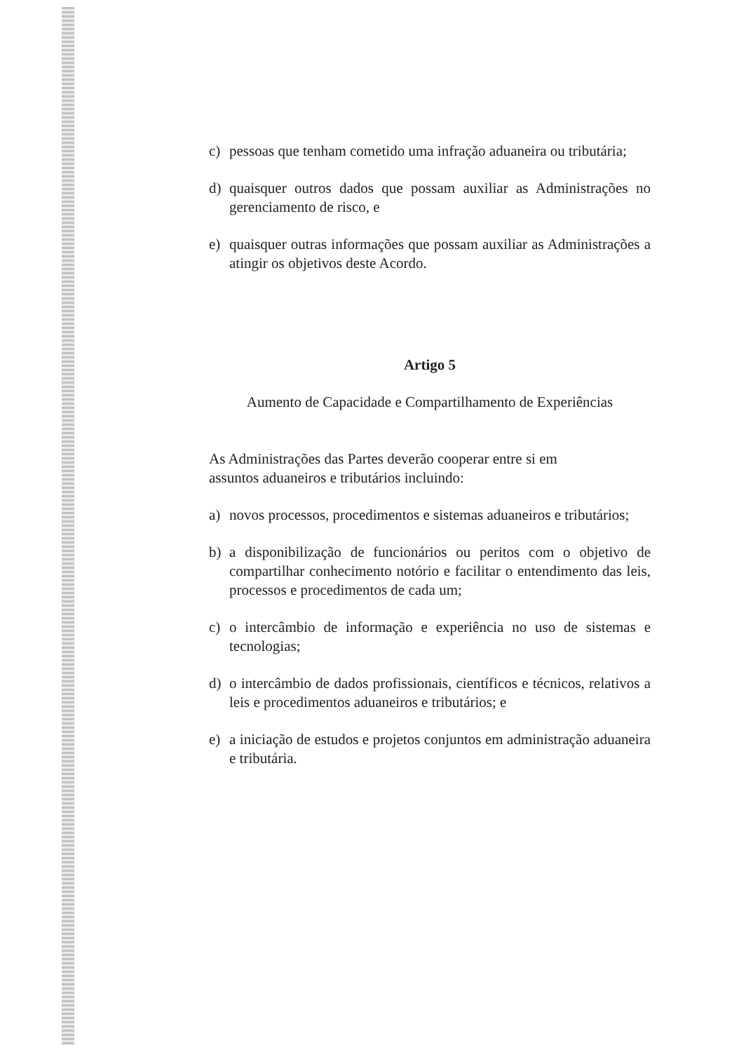c) pessoas que tenham cometido uma infração aduaneira ou tributária;
d) quaisquer outros dados que possam auxiliar as Administrações no gerenciamento de risco, e
e) quaisquer outras informações que possam auxiliar as Administrações a atingir os objetivos deste Acordo.
Artigo 5
Aumento de Capacidade e Compartilhamento de Experiências
As Administrações das Partes deverão cooperar entre si em
assuntos aduaneiros e tributários incluindo:
a) novos processos, procedimentos e sistemas aduaneiros e tributários;
b) a disponibilização de funcionários ou peritos com o objetivo de compartilhar conhecimento notório e facilitar o entendimento das leis, processos e procedimentos de cada um;
c) o intercâmbio de informação e experiência no uso de sistemas e tecnologias;
d) o intercâmbio de dados profissionais, científicos e técnicos, relativos a leis e procedimentos aduaneiros e tributários; e
e) a iniciação de estudos e projetos conjuntos em administração aduaneira e tributária.